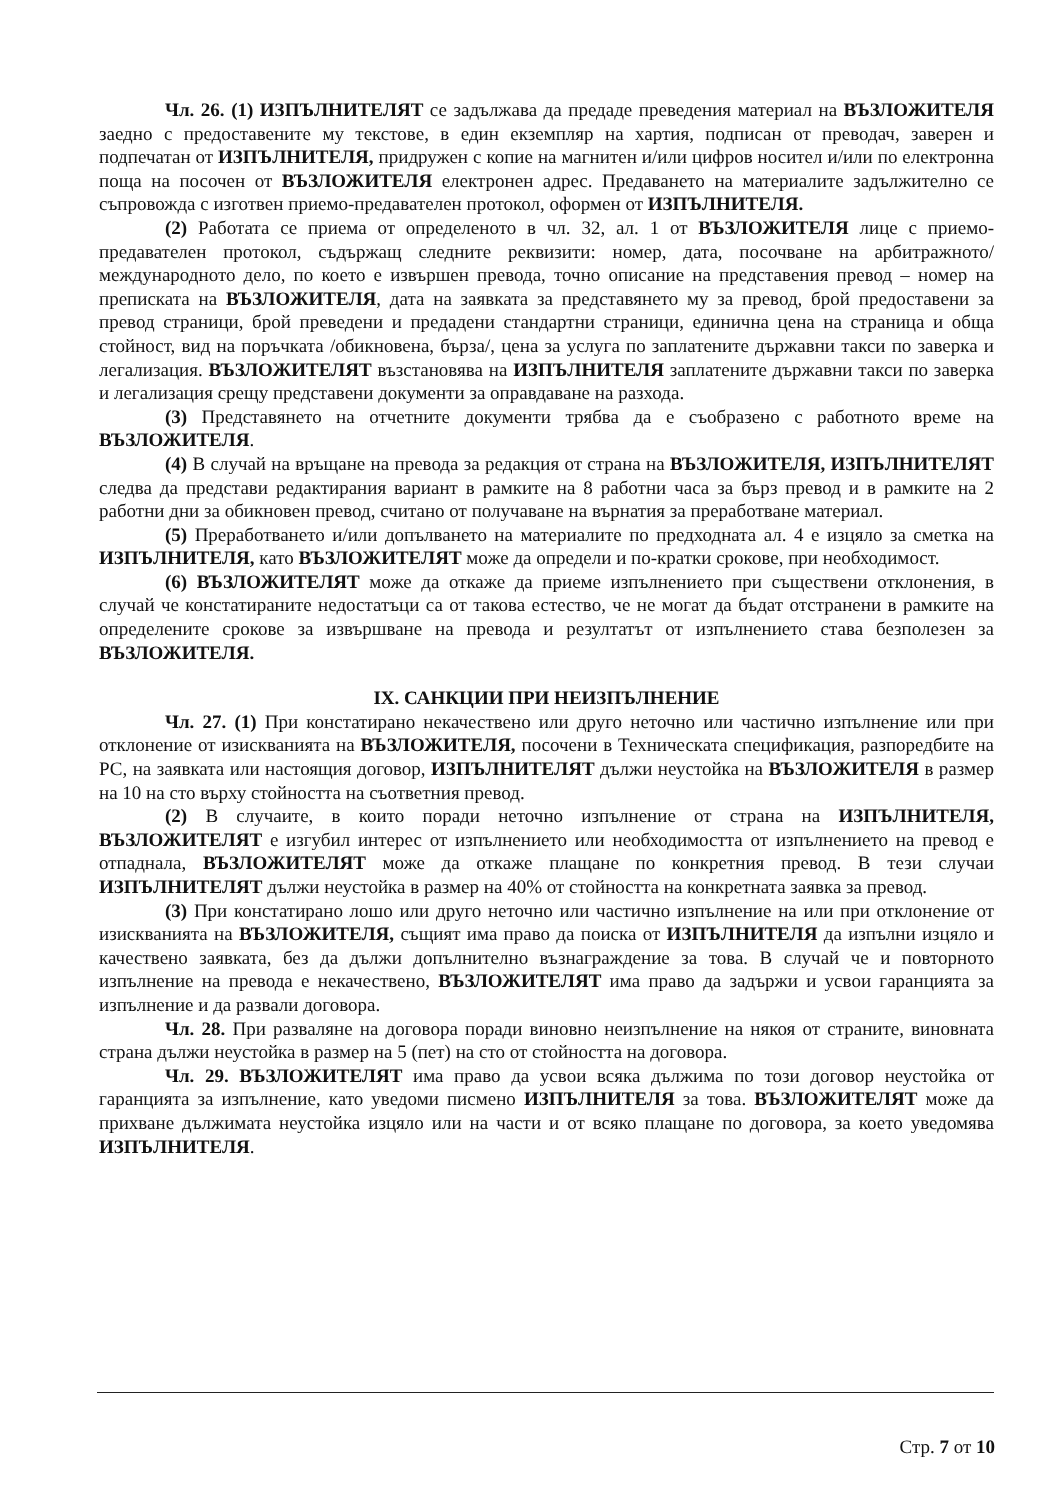Чл. 26. (1) ИЗПЪЛНИТЕЛЯТ се задължава да предаде преведения материал на ВЪЗЛОЖИТЕЛЯ заедно с предоставените му текстове, в един екземпляр на хартия, подписан от преводач, заверен и подпечатан от ИЗПЪЛНИТЕЛЯ, придружен с копие на магнитен и/или цифров носител и/или по електронна поща на посочен от ВЪЗЛОЖИТЕЛЯ електронен адрес. Предаването на материалите задължително се съпровожда с изготвен приемо-предавателен протокол, оформен от ИЗПЪЛНИТЕЛЯ.
(2) Работата се приема от определеното в чл. 32, ал. 1 от ВЪЗЛОЖИТЕЛЯ лице с приемо-предавателен протокол, съдържащ следните реквизити: номер, дата, посочване на арбитражното/международното дело, по което е извършен превода, точно описание на представения превод – номер на преписката на ВЪЗЛОЖИТЕЛЯ, дата на заявката за представянето му за превод, брой предоставени за превод страници, брой преведени и предадени стандартни страници, единична цена на страница и обща стойност, вид на поръчката /обикновена, бърза/, цена за услуга по заплатените държавни такси по заверка и легализация. ВЪЗЛОЖИТЕЛЯТ възстановява на ИЗПЪЛНИТЕЛЯ заплатените държавни такси по заверка и легализация срещу представени документи за оправдаване на разхода.
(3) Представянето на отчетните документи трябва да е съобразено с работното време на ВЪЗЛОЖИТЕЛЯ.
(4) В случай на връщане на превода за редакция от страна на ВЪЗЛОЖИТЕЛЯ, ИЗПЪЛНИТЕЛЯТ следва да представи редактирания вариант в рамките на 8 работни часа за бърз превод и в рамките на 2 работни дни за обикновен превод, считано от получаване на върнатия за преработване материал.
(5) Преработването и/или допълването на материалите по предходната ал. 4 е изцяло за сметка на ИЗПЪЛНИТЕЛЯ, като ВЪЗЛОЖИТЕЛЯТ може да определи и по-кратки срокове, при необходимост.
(6) ВЪЗЛОЖИТЕЛЯТ може да откаже да приеме изпълнението при съществени отклонения, в случай че констатираните недостатъци са от такова естество, че не могат да бъдат отстранени в рамките на определените срокове за извършване на превода и резултатът от изпълнението става безполезен за ВЪЗЛОЖИТЕЛЯ.
IX. САНКЦИИ ПРИ НЕИЗПЪЛНЕНИЕ
Чл. 27. (1) При констатирано некачествено или друго неточно или частично изпълнение или при отклонение от изискванията на ВЪЗЛОЖИТЕЛЯ, посочени в Техническата спецификация, разпоредбите на РС, на заявката или настоящия договор, ИЗПЪЛНИТЕЛЯТ дължи неустойка на ВЪЗЛОЖИТЕЛЯ в размер на 10 на сто върху стойността на съответния превод.
(2) В случаите, в които поради неточно изпълнение от страна на ИЗПЪЛНИТЕЛЯ, ВЪЗЛОЖИТЕЛЯТ е изгубил интерес от изпълнението или необходимостта от изпълнението на превод е отпаднала, ВЪЗЛОЖИТЕЛЯТ може да откаже плащане по конкретния превод. В тези случаи ИЗПЪЛНИТЕЛЯТ дължи неустойка в размер на 40% от стойността на конкретната заявка за превод.
(3) При констатирано лошо или друго неточно или частично изпълнение на или при отклонение от изискванията на ВЪЗЛОЖИТЕЛЯ, същият има право да поиска от ИЗПЪЛНИТЕЛЯ да изпълни изцяло и качествено заявката, без да дължи допълнително възнаграждение за това. В случай че и повторното изпълнение на превода е некачествено, ВЪЗЛОЖИТЕЛЯТ има право да задържи и усвои гаранцията за изпълнение и да развали договора.
Чл. 28. При разваляне на договора поради виновно неизпълнение на някоя от страните, виновната страна дължи неустойка в размер на 5 (пет) на сто от стойността на договора.
Чл. 29. ВЪЗЛОЖИТЕЛЯТ има право да усвои всяка дължима по този договор неустойка от гаранцията за изпълнение, като уведоми писмено ИЗПЪЛНИТЕЛЯ за това. ВЪЗЛОЖИТЕЛЯТ може да прихване дължимата неустойка изцяло или на части и от всяко плащане по договора, за което уведомява ИЗПЪЛНИТЕЛЯ.
Стр. 7 от 10